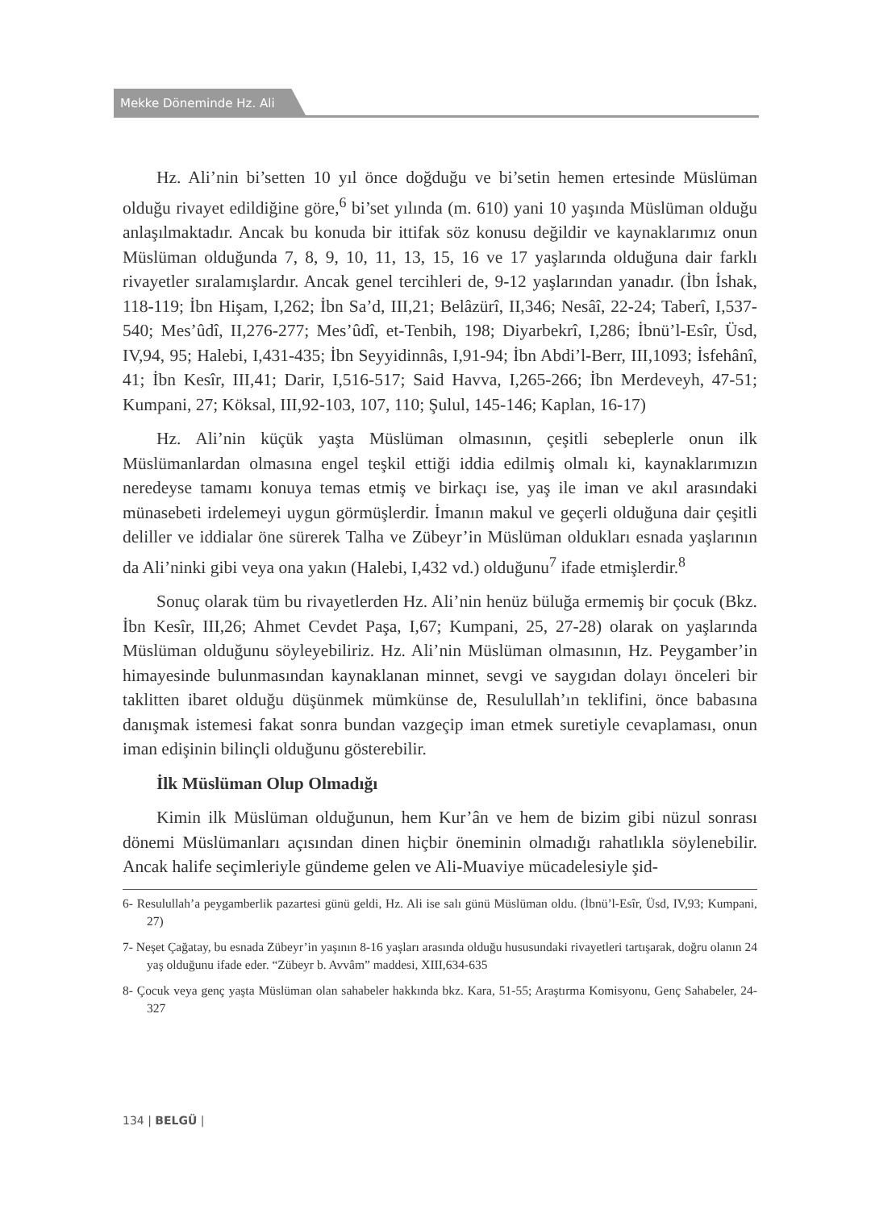Mekke Döneminde Hz. Ali
Hz. Ali’nin bi’setten 10 yıl önce doğduğu ve bi’setin hemen ertesinde Müslüman olduğu rivayet edildiğine göre,<sup>6</sup> bi’set yılında (m. 610) yani 10 yaşında Müslüman olduğu anlaşılmaktadır. Ancak bu konuda bir ittifak söz konusu değildir ve kaynaklarımız onun Müslüman olduğunda 7, 8, 9, 10, 11, 13, 15, 16 ve 17 yaşlarında olduğuna dair farklı rivayetler sıralamışlardır. Ancak genel tercihleri de, 9-12 yaşlarından yanadır. (İbn İshak, 118-119; İbn Hişam, I,262; İbn Sa’d, III,21; Belâzürî, II,346; Nesâî, 22-24; Taberî, I,537-540; Mes’ûdî, II,276-277; Mes’ûdî, et-Tenbih, 198; Diyarbekrî, I,286; İbnü’l-Esîr, Üsd, IV,94, 95; Halebi, I,431-435; İbn Seyyidinnâs, I,91-94; İbn Abdi’l-Berr, III,1093; İsfehânî, 41; İbn Kesîr, III,41; Darir, I,516-517; Said Havva, I,265-266; İbn Merdeveyh, 47-51; Kumpani, 27; Köksal, III,92-103, 107, 110; Şulul, 145-146; Kaplan, 16-17)
Hz. Ali’nin küçük yaşta Müslüman olmasının, çeşitli sebeplerle onun ilk Müslümanlardan olmasına engel teşkil ettiği iddia edilmiş olmalı ki, kaynaklarımızın neredeyse tamamı konuya temas etmiş ve birkaçı ise, yaş ile iman ve akıl arasındaki münasebeti irdelemeyi uygun görmüşlerdir. İmanın makul ve geçerli olduğuna dair çeşitli deliller ve iddialar öne sürerek Talha ve Zübeyr’in Müslüman oldukları esnada yaşlarının da Ali’ninki gibi veya ona yakın (Halebi, I,432 vd.) olduğunu<sup>7</sup> ifade etmişlerdir.<sup>8</sup>
Sonuç olarak tüm bu rivayetlerden Hz. Ali’nin henüz büluğa ermemiş bir çocuk (Bkz. İbn Kesîr, III,26; Ahmet Cevdet Paşa, I,67; Kumpani, 25, 27-28) olarak on yaşlarında Müslüman olduğunu söyleyebiliriz. Hz. Ali’nin Müslüman olmasının, Hz. Peygamber’in himayesinde bulunmasından kaynaklanan minnet, sevgi ve saygıdan dolayı önceleri bir taklitten ibaret olduğu düşünmek mümkünse de, Resulullah’ın teklifini, önce babasına danışmak istemesi fakat sonra bundan vazgeçip iman etmek suretiyle cevaplaması, onun iman edişinin bilinçli olduğunu gösterebilir.
İlk Müslüman Olup Olmadığı
Kimin ilk Müslüman olduğunun, hem Kur’ân ve hem de bizim gibi nüzul sonrası dönemi Müslümanları açısından dinen hiçbir öneminin olmadığı rahatlıkla söylenebilir. Ancak halife seçimleriyle gündeme gelen ve Ali-Muaviye mücadelesiyle şid-
6- Resulullah’a peygamberlik pazartesi günü geldi, Hz. Ali ise salı günü Müslüman oldu. (İbnü’l-Esîr, Üsd, IV,93; Kumpani, 27)
7- Neşet Çağatay, bu esnada Zübeyr’in yaşının 8-16 yaşları arasında olduğu hususundaki rivayetleri tartışarak, doğru olanın 24 yaş olduğunu ifade eder. “Zübeyr b. Avvâm” maddesi, XIII,634-635
8- Çocuk veya genç yaşta Müslüman olan sahabeler hakkında bkz. Kara, 51-55; Araştırma Komisyonu, Genç Sahabeler, 24-327
134 | BELGÜ |